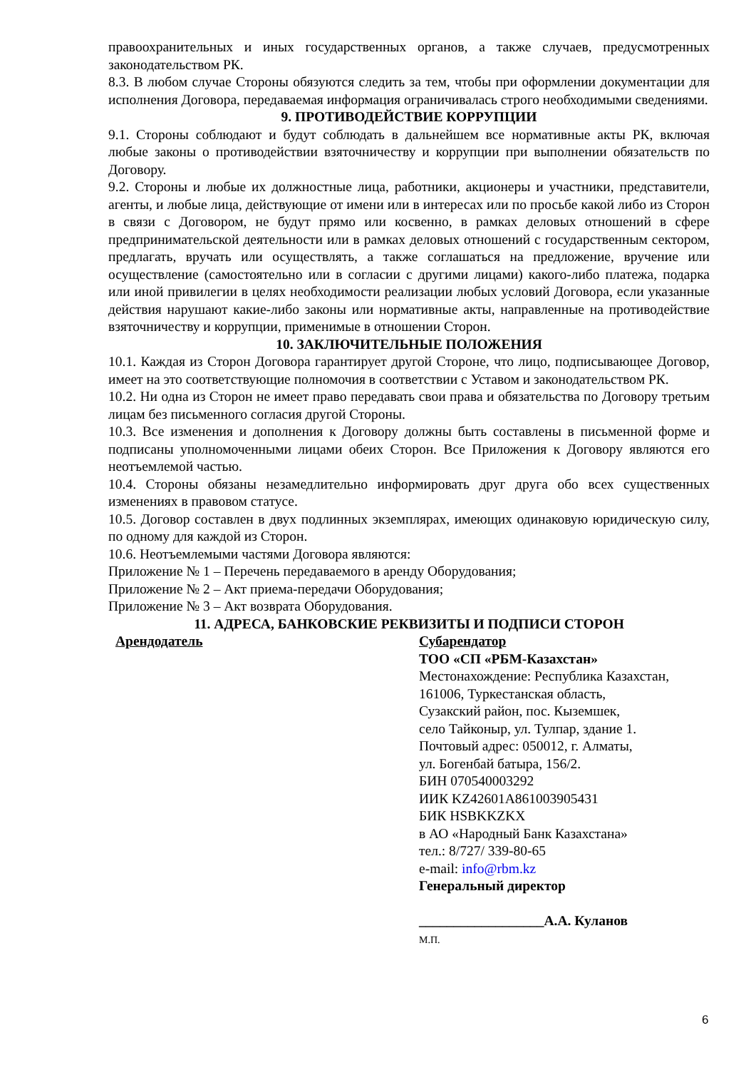правоохранительных и иных государственных органов, а также случаев, предусмотренных законодательством РК.
8.3. В любом случае Стороны обязуются следить за тем, чтобы при оформлении документации для исполнения Договора, передаваемая информация ограничивалась строго необходимыми сведениями.
9. ПРОТИВОДЕЙСТВИЕ КОРРУПЦИИ
9.1. Стороны соблюдают и будут соблюдать в дальнейшем все нормативные акты РК, включая любые законы о противодействии взяточничеству и коррупции при выполнении обязательств по Договору.
9.2. Стороны и любые их должностные лица, работники, акционеры и участники, представители, агенты, и любые лица, действующие от имени или в интересах или по просьбе какой либо из Сторон в связи с Договором, не будут прямо или косвенно, в рамках деловых отношений в сфере предпринимательской деятельности или в рамках деловых отношений с государственным сектором, предлагать, вручать или осуществлять, а также соглашаться на предложение, вручение или осуществление (самостоятельно или в согласии с другими лицами) какого-либо платежа, подарка или иной привилегии в целях необходимости реализации любых условий Договора, если указанные действия нарушают какие-либо законы или нормативные акты, направленные на противодействие взяточничеству и коррупции, применимые в отношении Сторон.
10. ЗАКЛЮЧИТЕЛЬНЫЕ ПОЛОЖЕНИЯ
10.1. Каждая из Сторон Договора гарантирует другой Стороне, что лицо, подписывающее Договор, имеет на это соответствующие полномочия в соответствии с Уставом и законодательством РК.
10.2. Ни одна из Сторон не имеет право передавать свои права и обязательства по Договору третьим лицам без письменного согласия другой Стороны.
10.3. Все изменения и дополнения к Договору должны быть составлены в письменной форме и подписаны уполномоченными лицами обеих Сторон. Все Приложения к Договору являются его неотъемлемой частью.
10.4. Стороны обязаны незамедлительно информировать друг друга обо всех существенных изменениях в правовом статусе.
10.5. Договор составлен в двух подлинных экземплярах, имеющих одинаковую юридическую силу, по одному для каждой из Сторон.
10.6. Неотъемлемыми частями Договора являются:
Приложение № 1 – Перечень передаваемого в аренду Оборудования;
Приложение № 2 – Акт приема-передачи Оборудования;
Приложение № 3 – Акт возврата Оборудования.
11. АДРЕСА, БАНКОВСКИЕ РЕКВИЗИТЫ И ПОДПИСИ СТОРОН
Арендодатель Субарендатор
ТОО «СП «РБМ-Казахстан»
Местонахождение: Республика Казахстан,
161006, Туркестанская область,
Сузакский район, пос. Кыземшек,
село Тайконыр, ул. Тулпар, здание 1.
Почтовый адрес: 050012, г. Алматы,
ул. Богенбай батыра, 156/2.
БИН 070540003292
ИИК KZ42601A861003905431
БИК HSBKKZKX
в АО «Народный Банк Казахстана»
тел.: 8/727/ 339-80-65
e-mail: info@rbm.kz
Генеральный директор
__________________А.А. Куланов
М.П.
6